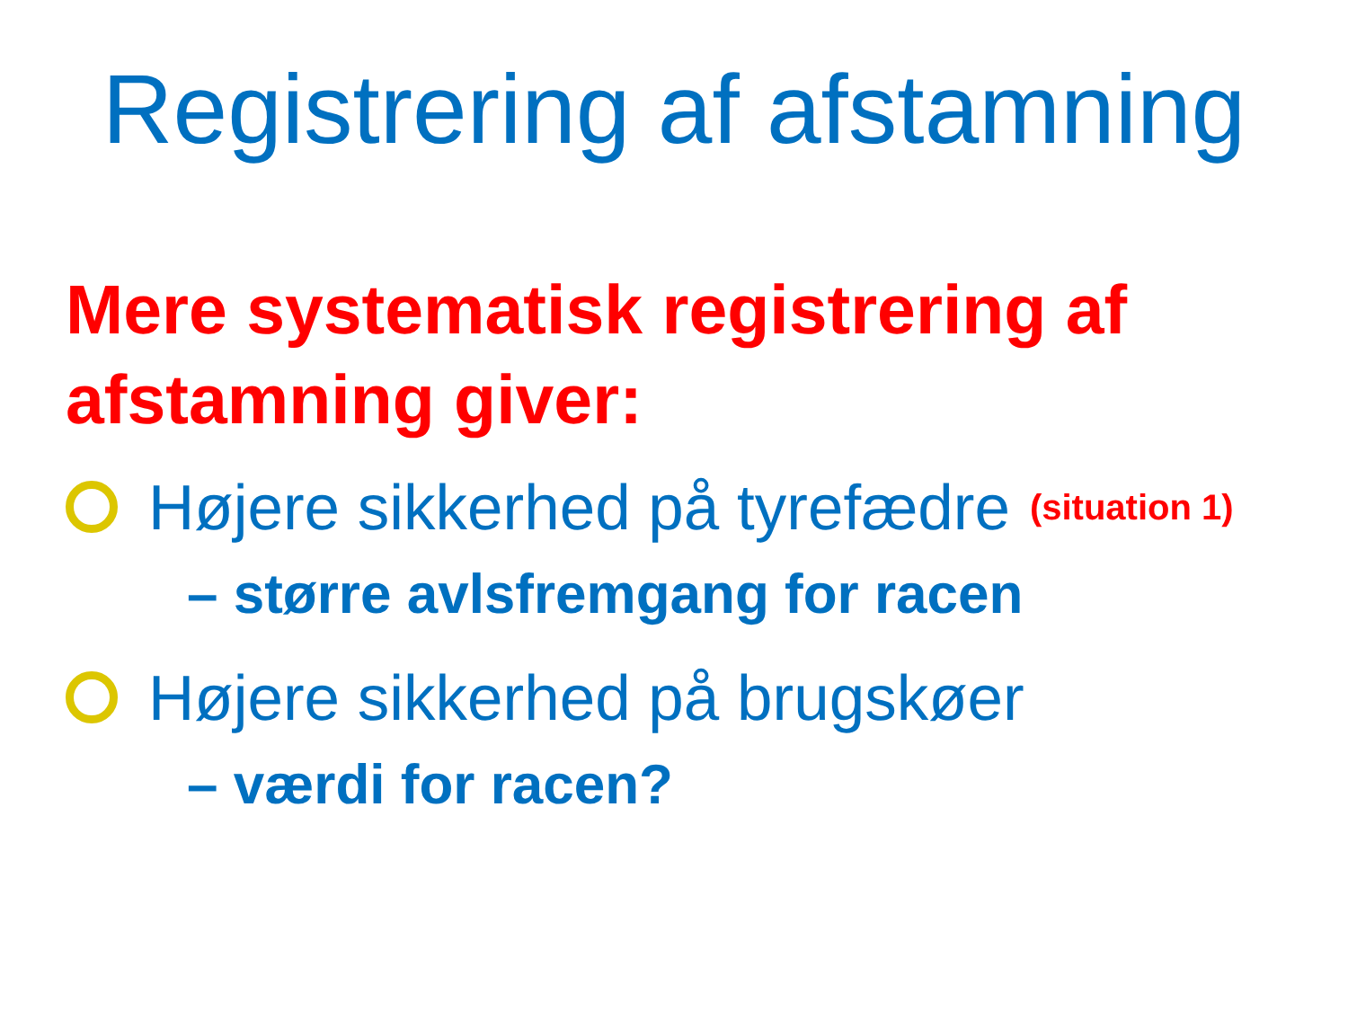Registrering af afstamning
Mere systematisk registrering af afstamning giver:
Højere sikkerhed på tyrefædre (situation 1)
– større avlsfremgang for racen
Højere sikkerhed på brugskøer
– værdi for racen?